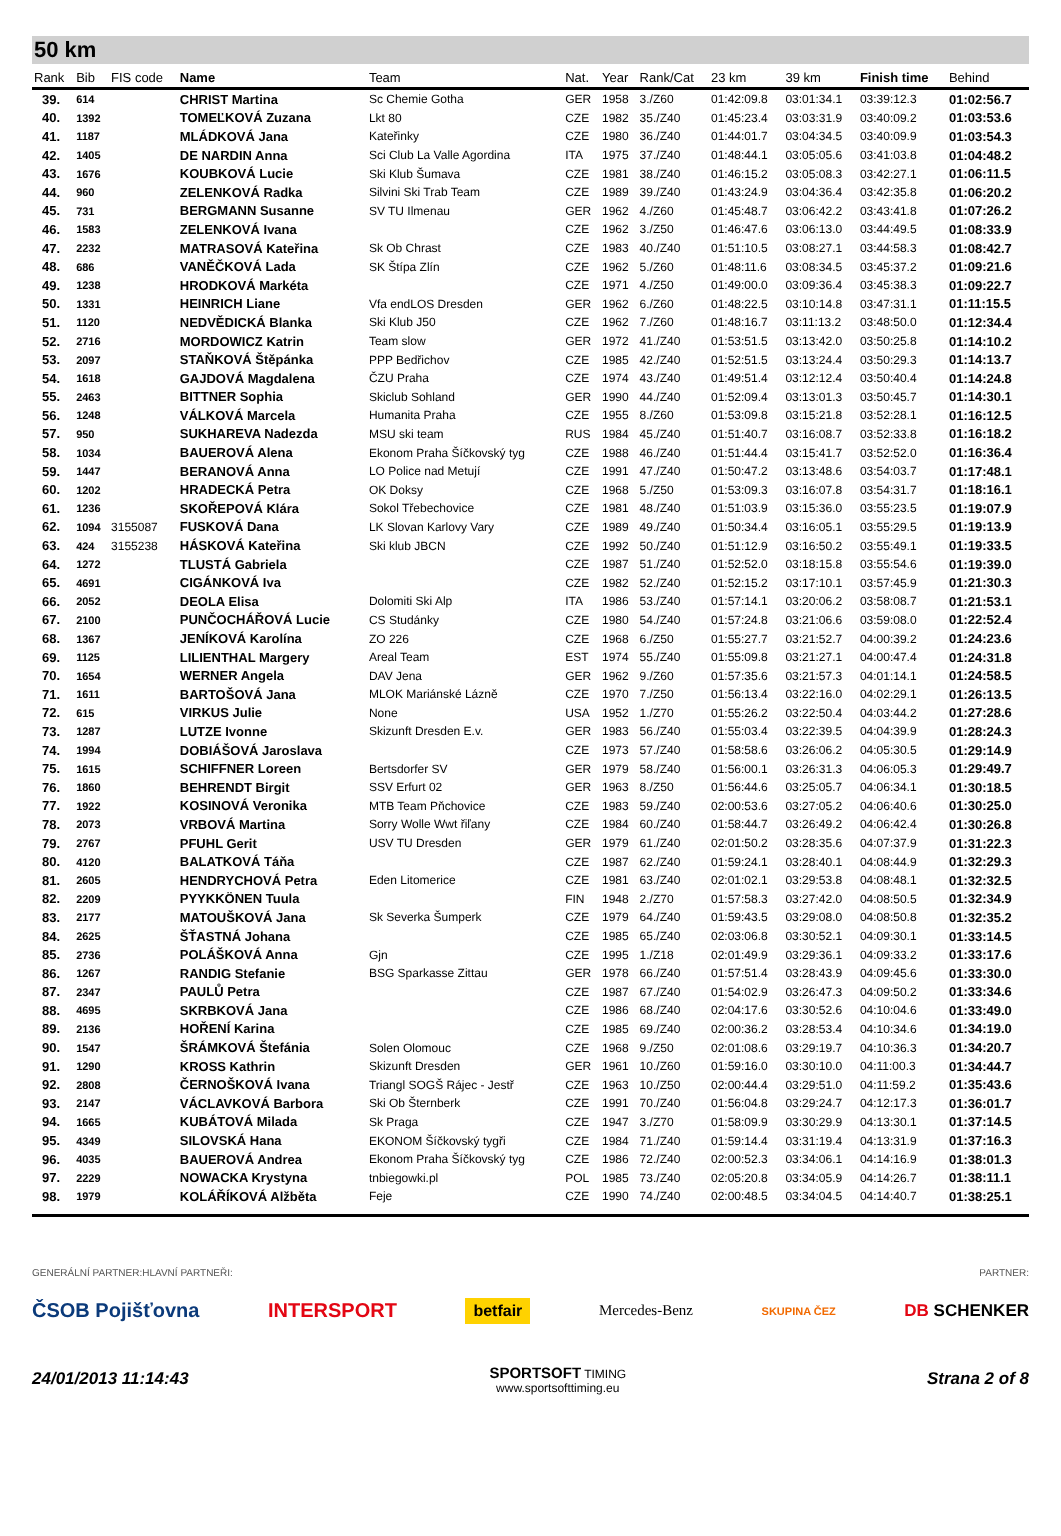50 km
| Rank | Bib | FIS code | Name | Team | Nat. | Year | Rank/Cat | 23 km | 39 km | Finish time | Behind |
| --- | --- | --- | --- | --- | --- | --- | --- | --- | --- | --- | --- |
| 39. | 614 | | CHRIST Martina | Sc Chemie Gotha | GER | 1958 | 3./Z60 | 01:42:09.8 | 03:01:34.1 | 03:39:12.3 | 01:02:56.7 |
| 40. | 1392 | | TOMEĽKOVÁ Zuzana | Lkt 80 | CZE | 1982 | 35./Z40 | 01:45:23.4 | 03:03:31.9 | 03:40:09.2 | 01:03:53.6 |
| 41. | 1187 | | MLÁDKOVÁ Jana | Kateřinky | CZE | 1980 | 36./Z40 | 01:44:01.7 | 03:04:34.5 | 03:40:09.9 | 01:03:54.3 |
| 42. | 1405 | | DE NARDIN Anna | Sci Club La Valle Agordina | ITA | 1975 | 37./Z40 | 01:48:44.1 | 03:05:05.6 | 03:41:03.8 | 01:04:48.2 |
| 43. | 1676 | | KOUBKOVÁ Lucie | Ski Klub Šumava | CZE | 1981 | 38./Z40 | 01:46:15.2 | 03:05:08.3 | 03:42:27.1 | 01:06:11.5 |
| 44. | 960 | | ZELENKOVÁ Radka | Silvini Ski Trab Team | CZE | 1989 | 39./Z40 | 01:43:24.9 | 03:04:36.4 | 03:42:35.8 | 01:06:20.2 |
| 45. | 731 | | BERGMANN Susanne | SV TU Ilmenau | GER | 1962 | 4./Z60 | 01:45:48.7 | 03:06:42.2 | 03:43:41.8 | 01:07:26.2 |
| 46. | 1583 | | ZELENKOVÁ Ivana | | CZE | 1962 | 3./Z50 | 01:46:47.6 | 03:06:13.0 | 03:44:49.5 | 01:08:33.9 |
| 47. | 2232 | | MATRASOVÁ Kateřina | Sk Ob Chrast | CZE | 1983 | 40./Z40 | 01:51:10.5 | 03:08:27.1 | 03:44:58.3 | 01:08:42.7 |
| 48. | 686 | | VANĚČKOVÁ Lada | SK Štípa Zlín | CZE | 1962 | 5./Z60 | 01:48:11.6 | 03:08:34.5 | 03:45:37.2 | 01:09:21.6 |
| 49. | 1238 | | HRODKOVÁ Markéta | | CZE | 1971 | 4./Z50 | 01:49:00.0 | 03:09:36.4 | 03:45:38.3 | 01:09:22.7 |
| 50. | 1331 | | HEINRICH Liane | Vfa endLOS Dresden | GER | 1962 | 6./Z60 | 01:48:22.5 | 03:10:14.8 | 03:47:31.1 | 01:11:15.5 |
| 51. | 1120 | | NEDVĚDICKÁ Blanka | Ski Klub J50 | CZE | 1962 | 7./Z60 | 01:48:16.7 | 03:11:13.2 | 03:48:50.0 | 01:12:34.4 |
| 52. | 2716 | | MORDOWICZ Katrin | Team slow | GER | 1972 | 41./Z40 | 01:53:51.5 | 03:13:42.0 | 03:50:25.8 | 01:14:10.2 |
| 53. | 2097 | | STAŇKOVÁ Štěpánka | PPP Bedřichov | CZE | 1985 | 42./Z40 | 01:52:51.5 | 03:13:24.4 | 03:50:29.3 | 01:14:13.7 |
| 54. | 1618 | | GAJDOVÁ Magdalena | ČZU Praha | CZE | 1974 | 43./Z40 | 01:49:51.4 | 03:12:12.4 | 03:50:40.4 | 01:14:24.8 |
| 55. | 2463 | | BITTNER Sophia | Skiclub Sohland | GER | 1990 | 44./Z40 | 01:52:09.4 | 03:13:01.3 | 03:50:45.7 | 01:14:30.1 |
| 56. | 1248 | | VÁLKOVÁ Marcela | Humanita Praha | CZE | 1955 | 8./Z60 | 01:53:09.8 | 03:15:21.8 | 03:52:28.1 | 01:16:12.5 |
| 57. | 950 | | SUKHAREVA Nadezda | MSU ski team | RUS | 1984 | 45./Z40 | 01:51:40.7 | 03:16:08.7 | 03:52:33.8 | 01:16:18.2 |
| 58. | 1034 | | BAUEROVÁ Alena | Ekonom Praha Šíčkovský tyg | CZE | 1988 | 46./Z40 | 01:51:44.4 | 03:15:41.7 | 03:52:52.0 | 01:16:36.4 |
| 59. | 1447 | | BERANOVÁ Anna | LO Police nad Metují | CZE | 1991 | 47./Z40 | 01:50:47.2 | 03:13:48.6 | 03:54:03.7 | 01:17:48.1 |
| 60. | 1202 | | HRADECKÁ Petra | OK Doksy | CZE | 1968 | 5./Z50 | 01:53:09.3 | 03:16:07.8 | 03:54:31.7 | 01:18:16.1 |
| 61. | 1236 | | SKOŘEPOVÁ Klára | Sokol Třebechovice | CZE | 1981 | 48./Z40 | 01:51:03.9 | 03:15:36.0 | 03:55:23.5 | 01:19:07.9 |
| 62. | 1094 | 3155087 | FUSKOVÁ Dana | LK Slovan Karlovy Vary | CZE | 1989 | 49./Z40 | 01:50:34.4 | 03:16:05.1 | 03:55:29.5 | 01:19:13.9 |
| 63. | 424 | 3155238 | HÁSKOVÁ Kateřina | Ski klub JBCN | CZE | 1992 | 50./Z40 | 01:51:12.9 | 03:16:50.2 | 03:55:49.1 | 01:19:33.5 |
| 64. | 1272 | | TLUSTÁ Gabriela | | CZE | 1987 | 51./Z40 | 01:52:52.0 | 03:18:15.8 | 03:55:54.6 | 01:19:39.0 |
| 65. | 4691 | | CIGÁNKOVÁ Iva | | CZE | 1982 | 52./Z40 | 01:52:15.2 | 03:17:10.1 | 03:57:45.9 | 01:21:30.3 |
| 66. | 2052 | | DEOLA Elisa | Dolomiti Ski Alp | ITA | 1986 | 53./Z40 | 01:57:14.1 | 03:20:06.2 | 03:58:08.7 | 01:21:53.1 |
| 67. | 2100 | | PUNČOCHÁŘOVÁ Lucie | CS Studánky | CZE | 1980 | 54./Z40 | 01:57:24.8 | 03:21:06.6 | 03:59:08.0 | 01:22:52.4 |
| 68. | 1367 | | JENÍKOVÁ Karolína | ZO 226 | CZE | 1968 | 6./Z50 | 01:55:27.7 | 03:21:52.7 | 04:00:39.2 | 01:24:23.6 |
| 69. | 1125 | | LILIENTHAL Margery | Areal Team | EST | 1974 | 55./Z40 | 01:55:09.8 | 03:21:27.1 | 04:00:47.4 | 01:24:31.8 |
| 70. | 1654 | | WERNER Angela | DAV Jena | GER | 1962 | 9./Z60 | 01:57:35.6 | 03:21:57.3 | 04:01:14.1 | 01:24:58.5 |
| 71. | 1611 | | BARTOŠOVÁ Jana | MLOK Mariánské Lázně | CZE | 1970 | 7./Z50 | 01:56:13.4 | 03:22:16.0 | 04:02:29.1 | 01:26:13.5 |
| 72. | 615 | | VIRKUS Julie | None | USA | 1952 | 1./Z70 | 01:55:26.2 | 03:22:50.4 | 04:03:44.2 | 01:27:28.6 |
| 73. | 1287 | | LUTZE Ivonne | Skizunft Dresden E.v. | GER | 1983 | 56./Z40 | 01:55:03.4 | 03:22:39.5 | 04:04:39.9 | 01:28:24.3 |
| 74. | 1994 | | DOBIÁŠOVÁ Jaroslava | | CZE | 1973 | 57./Z40 | 01:58:58.6 | 03:26:06.2 | 04:05:30.5 | 01:29:14.9 |
| 75. | 1615 | | SCHIFFNER Loreen | Bertsdorfer SV | GER | 1979 | 58./Z40 | 01:56:00.1 | 03:26:31.3 | 04:06:05.3 | 01:29:49.7 |
| 76. | 1860 | | BEHRENDT Birgit | SSV Erfurt 02 | GER | 1963 | 8./Z50 | 01:56:44.6 | 03:25:05.7 | 04:06:34.1 | 01:30:18.5 |
| 77. | 1922 | | KOSINOVÁ Veronika | MTB Team Pňchovice | CZE | 1983 | 59./Z40 | 02:00:53.6 | 03:27:05.2 | 04:06:40.6 | 01:30:25.0 |
| 78. | 2073 | | VRBOVÁ Martina | Sorry Wolle Wwt řiľany | CZE | 1984 | 60./Z40 | 01:58:44.7 | 03:26:49.2 | 04:06:42.4 | 01:30:26.8 |
| 79. | 2767 | | PFUHL Gerit | USV TU Dresden | GER | 1979 | 61./Z40 | 02:01:50.2 | 03:28:35.6 | 04:07:37.9 | 01:31:22.3 |
| 80. | 4120 | | BALATKOVÁ Táňa | | CZE | 1987 | 62./Z40 | 01:59:24.1 | 03:28:40.1 | 04:08:44.9 | 01:32:29.3 |
| 81. | 2605 | | HENDRYCHOVÁ Petra | Eden Litomerice | CZE | 1981 | 63./Z40 | 02:01:02.1 | 03:29:53.8 | 04:08:48.1 | 01:32:32.5 |
| 82. | 2209 | | PYYKKÖNEN Tuula | | FIN | 1948 | 2./Z70 | 01:57:58.3 | 03:27:42.0 | 04:08:50.5 | 01:32:34.9 |
| 83. | 2177 | | MATOUŠKOVÁ Jana | Sk Severka Šumperk | CZE | 1979 | 64./Z40 | 01:59:43.5 | 03:29:08.0 | 04:08:50.8 | 01:32:35.2 |
| 84. | 2625 | | ŠŤASTNÁ Johana | | CZE | 1985 | 65./Z40 | 02:03:06.8 | 03:30:52.1 | 04:09:30.1 | 01:33:14.5 |
| 85. | 2736 | | POLÁŠKOVÁ Anna | Gjn | CZE | 1995 | 1./Z18 | 02:01:49.9 | 03:29:36.1 | 04:09:33.2 | 01:33:17.6 |
| 86. | 1267 | | RANDIG Stefanie | BSG Sparkasse Zittau | GER | 1978 | 66./Z40 | 01:57:51.4 | 03:28:43.9 | 04:09:45.6 | 01:33:30.0 |
| 87. | 2347 | | PAULŮ Petra | | CZE | 1987 | 67./Z40 | 01:54:02.9 | 03:26:47.3 | 04:09:50.2 | 01:33:34.6 |
| 88. | 4695 | | SKRBKOVÁ Jana | | CZE | 1986 | 68./Z40 | 02:04:17.6 | 03:30:52.6 | 04:10:04.6 | 01:33:49.0 |
| 89. | 2136 | | HOŘENÍ Karina | | CZE | 1985 | 69./Z40 | 02:00:36.2 | 03:28:53.4 | 04:10:34.6 | 01:34:19.0 |
| 90. | 1547 | | ŠRÁMKOVÁ Štefánia | Solen Olomouc | CZE | 1968 | 9./Z50 | 02:01:08.6 | 03:29:19.7 | 04:10:36.3 | 01:34:20.7 |
| 91. | 1290 | | KROSS Kathrin | Skizunft Dresden | GER | 1961 | 10./Z60 | 01:59:16.0 | 03:30:10.0 | 04:11:00.3 | 01:34:44.7 |
| 92. | 2808 | | ČERNOŠKOVÁ Ivana | Triangl SOGŠ Rájec - Jestř | CZE | 1963 | 10./Z50 | 02:00:44.4 | 03:29:51.0 | 04:11:59.2 | 01:35:43.6 |
| 93. | 2147 | | VÁCLAVKOVÁ Barbora | Ski Ob Šternberk | CZE | 1991 | 70./Z40 | 01:56:04.8 | 03:29:24.7 | 04:12:17.3 | 01:36:01.7 |
| 94. | 1665 | | KUBÁTOVÁ Milada | Sk Praga | CZE | 1947 | 3./Z70 | 01:58:09.9 | 03:30:29.9 | 04:13:30.1 | 01:37:14.5 |
| 95. | 4349 | | SILOVSKÁ Hana | EKONOM Šíčkovský tygři | CZE | 1984 | 71./Z40 | 01:59:14.4 | 03:31:19.4 | 04:13:31.9 | 01:37:16.3 |
| 96. | 4035 | | BAUEROVÁ Andrea | Ekonom Praha Šíčkovský tyg | CZE | 1986 | 72./Z40 | 02:00:52.3 | 03:34:06.1 | 04:14:16.9 | 01:38:01.3 |
| 97. | 2229 | | NOWACKA Krystyna | tnbiegowki.pl | POL | 1985 | 73./Z40 | 02:05:20.8 | 03:34:05.9 | 04:14:26.7 | 01:38:11.1 |
| 98. | 1979 | | KOLÁŘÍKOVÁ Alžběta | Feje | CZE | 1990 | 74./Z40 | 02:00:48.5 | 03:34:04.5 | 04:14:40.7 | 01:38:25.1 |
GENERÁLNÍ PARTNER: HLAVNÍ PARTNEŘI: PARTNER:
ČSOB Pojišťovna INTERSPORT betfair Mercedes-Benz SKUPINA ČEZ DB SCHENKER
24/01/2013 11:14:43 SPORTSOFT TIMING
www.sportsofttiming.eu Strana 2 of 8